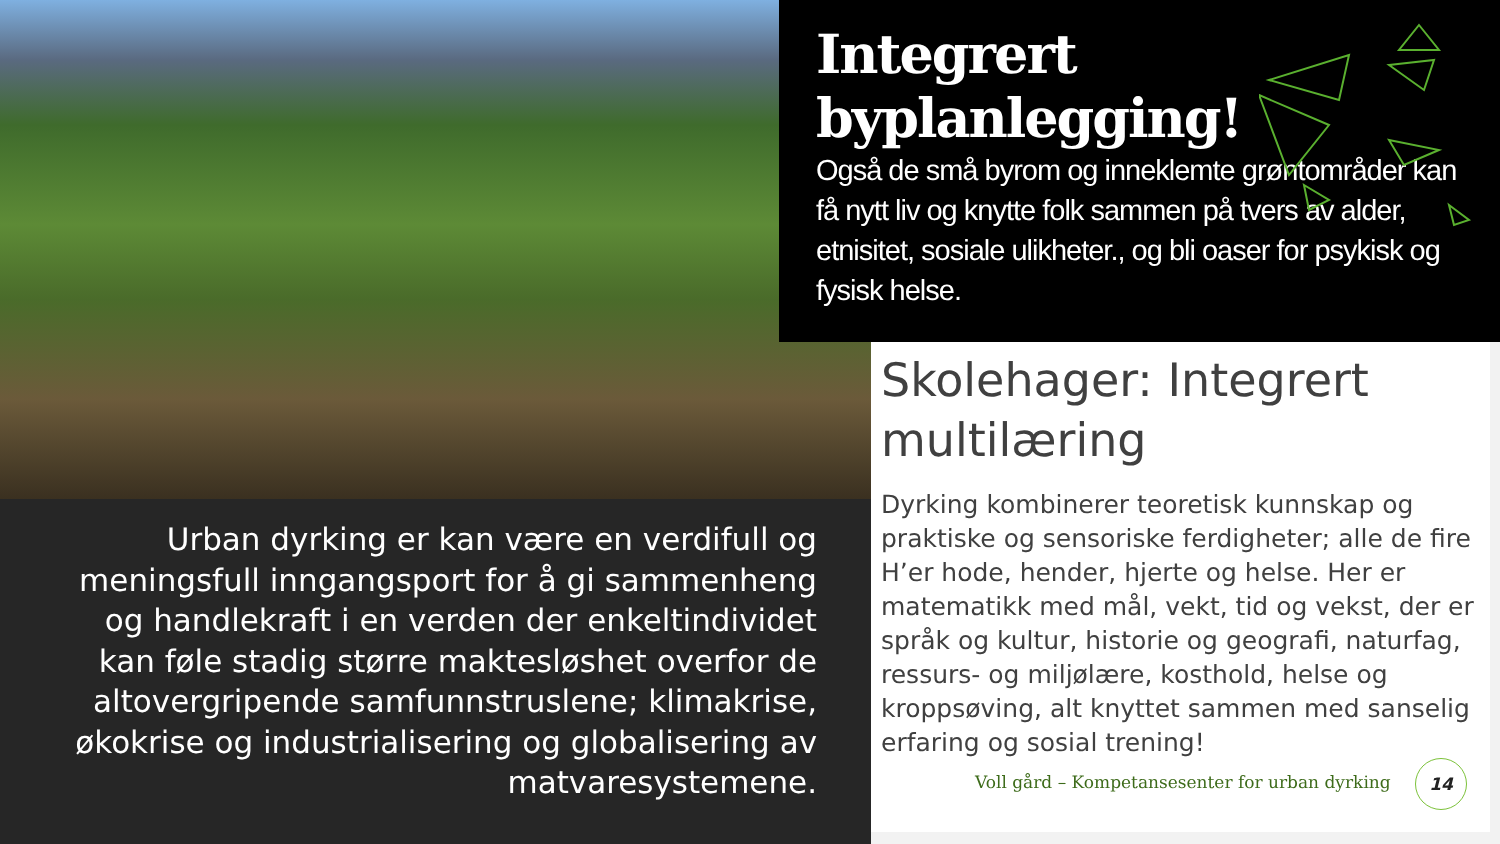Integrert byplanlegging!
Også de små byrom og inneklemte grøntområder kan få nytt liv og knytte folk sammen på tvers av alder, etnisitet, sosiale ulikheter., og bli oaser for psykisk og fysisk helse.
Urban dyrking er kan være en verdifull og meningsfull inngangsport for å gi sammenheng og handlekraft i en verden der enkeltindividet kan føle stadig større maktesløshet overfor de altovergripende samfunnstruslene; klimakrise, økokrise og industrialisering og globalisering av matvaresystemene.
Skolehager: Integrert multilæring
Dyrking kombinerer teoretisk kunnskap og praktiske og sensoriske ferdigheter; alle de fire H’er hode, hender, hjerte og helse. Her er matematikk med mål, vekt, tid og vekst, der er språk og kultur, historie og geografi, naturfag, ressurs- og miljølære, kosthold, helse og kroppsøving, alt knyttet sammen med sanselig erfaring og sosial trening!
Voll gård – Kompetansesenter for urban dyrking
14